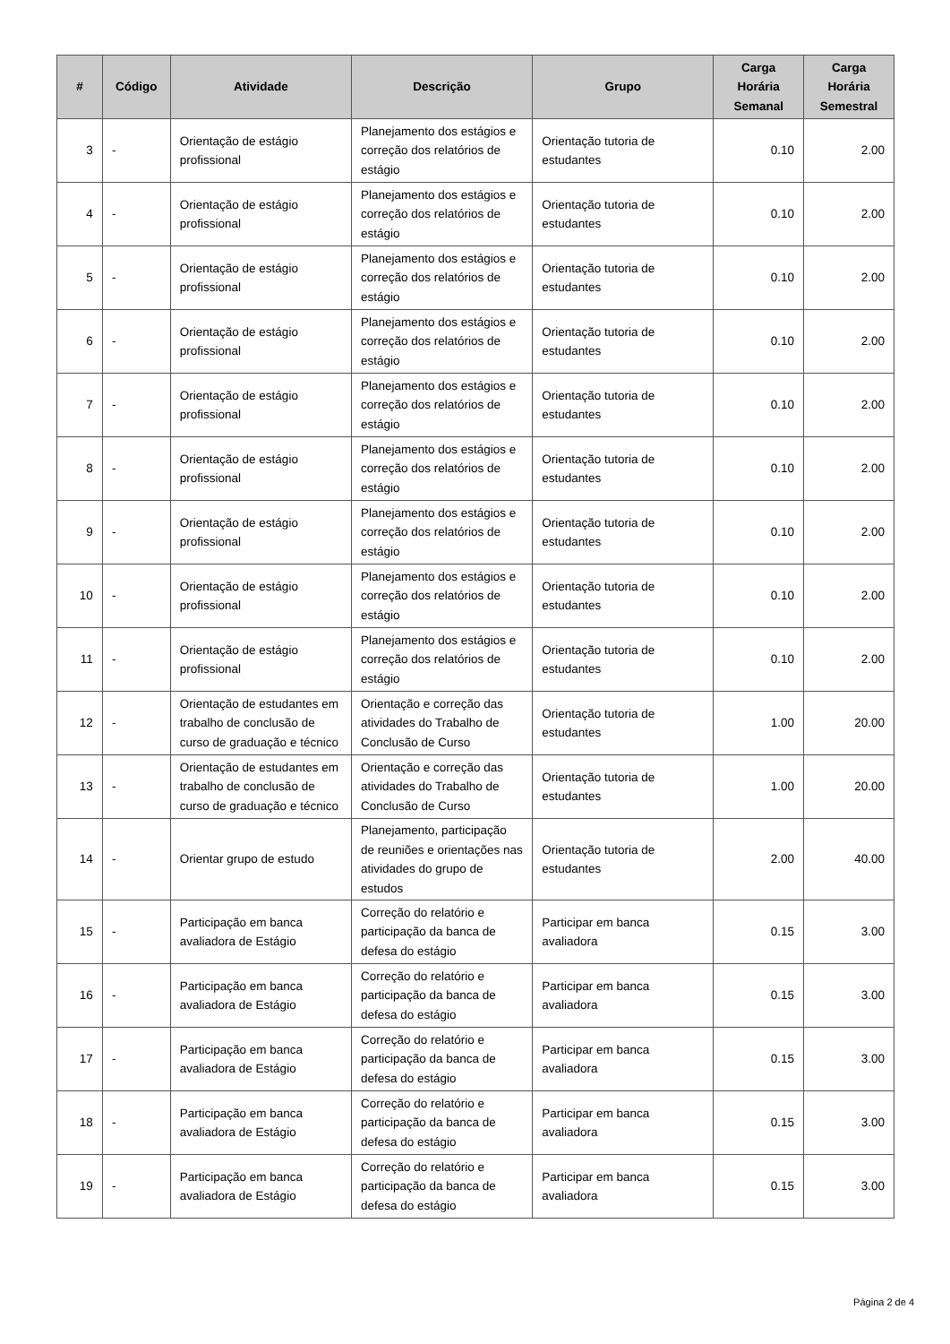| # | Código | Atividade | Descrição | Grupo | Carga Horária Semanal | Carga Horária Semestral |
| --- | --- | --- | --- | --- | --- | --- |
| 3 | - | Orientação de estágio profissional | Planejamento dos estágios e correção dos relatórios de estágio | Orientação tutoria de estudantes | 0.10 | 2.00 |
| 4 | - | Orientação de estágio profissional | Planejamento dos estágios e correção dos relatórios de estágio | Orientação tutoria de estudantes | 0.10 | 2.00 |
| 5 | - | Orientação de estágio profissional | Planejamento dos estágios e correção dos relatórios de estágio | Orientação tutoria de estudantes | 0.10 | 2.00 |
| 6 | - | Orientação de estágio profissional | Planejamento dos estágios e correção dos relatórios de estágio | Orientação tutoria de estudantes | 0.10 | 2.00 |
| 7 | - | Orientação de estágio profissional | Planejamento dos estágios e correção dos relatórios de estágio | Orientação tutoria de estudantes | 0.10 | 2.00 |
| 8 | - | Orientação de estágio profissional | Planejamento dos estágios e correção dos relatórios de estágio | Orientação tutoria de estudantes | 0.10 | 2.00 |
| 9 | - | Orientação de estágio profissional | Planejamento dos estágios e correção dos relatórios de estágio | Orientação tutoria de estudantes | 0.10 | 2.00 |
| 10 | - | Orientação de estágio profissional | Planejamento dos estágios e correção dos relatórios de estágio | Orientação tutoria de estudantes | 0.10 | 2.00 |
| 11 | - | Orientação de estágio profissional | Planejamento dos estágios e correção dos relatórios de estágio | Orientação tutoria de estudantes | 0.10 | 2.00 |
| 12 | - | Orientação de estudantes em trabalho de conclusão de curso de graduação e técnico | Orientação e correção das atividades do Trabalho de Conclusão de Curso | Orientação tutoria de estudantes | 1.00 | 20.00 |
| 13 | - | Orientação de estudantes em trabalho de conclusão de curso de graduação e técnico | Orientação e correção das atividades do Trabalho de Conclusão de Curso | Orientação tutoria de estudantes | 1.00 | 20.00 |
| 14 | - | Orientar grupo de estudo | Planejamento, participação de reuniões e orientações nas atividades do grupo de estudos | Orientação tutoria de estudantes | 2.00 | 40.00 |
| 15 | - | Participação em banca avaliadora de Estágio | Correção do relatório e participação da banca de defesa do estágio | Participar em banca avaliadora | 0.15 | 3.00 |
| 16 | - | Participação em banca avaliadora de Estágio | Correção do relatório e participação da banca de defesa do estágio | Participar em banca avaliadora | 0.15 | 3.00 |
| 17 | - | Participação em banca avaliadora de Estágio | Correção do relatório e participação da banca de defesa do estágio | Participar em banca avaliadora | 0.15 | 3.00 |
| 18 | - | Participação em banca avaliadora de Estágio | Correção do relatório e participação da banca de defesa do estágio | Participar em banca avaliadora | 0.15 | 3.00 |
| 19 | - | Participação em banca avaliadora de Estágio | Correção do relatório e participação da banca de defesa do estágio | Participar em banca avaliadora | 0.15 | 3.00 |
Página 2 de 4